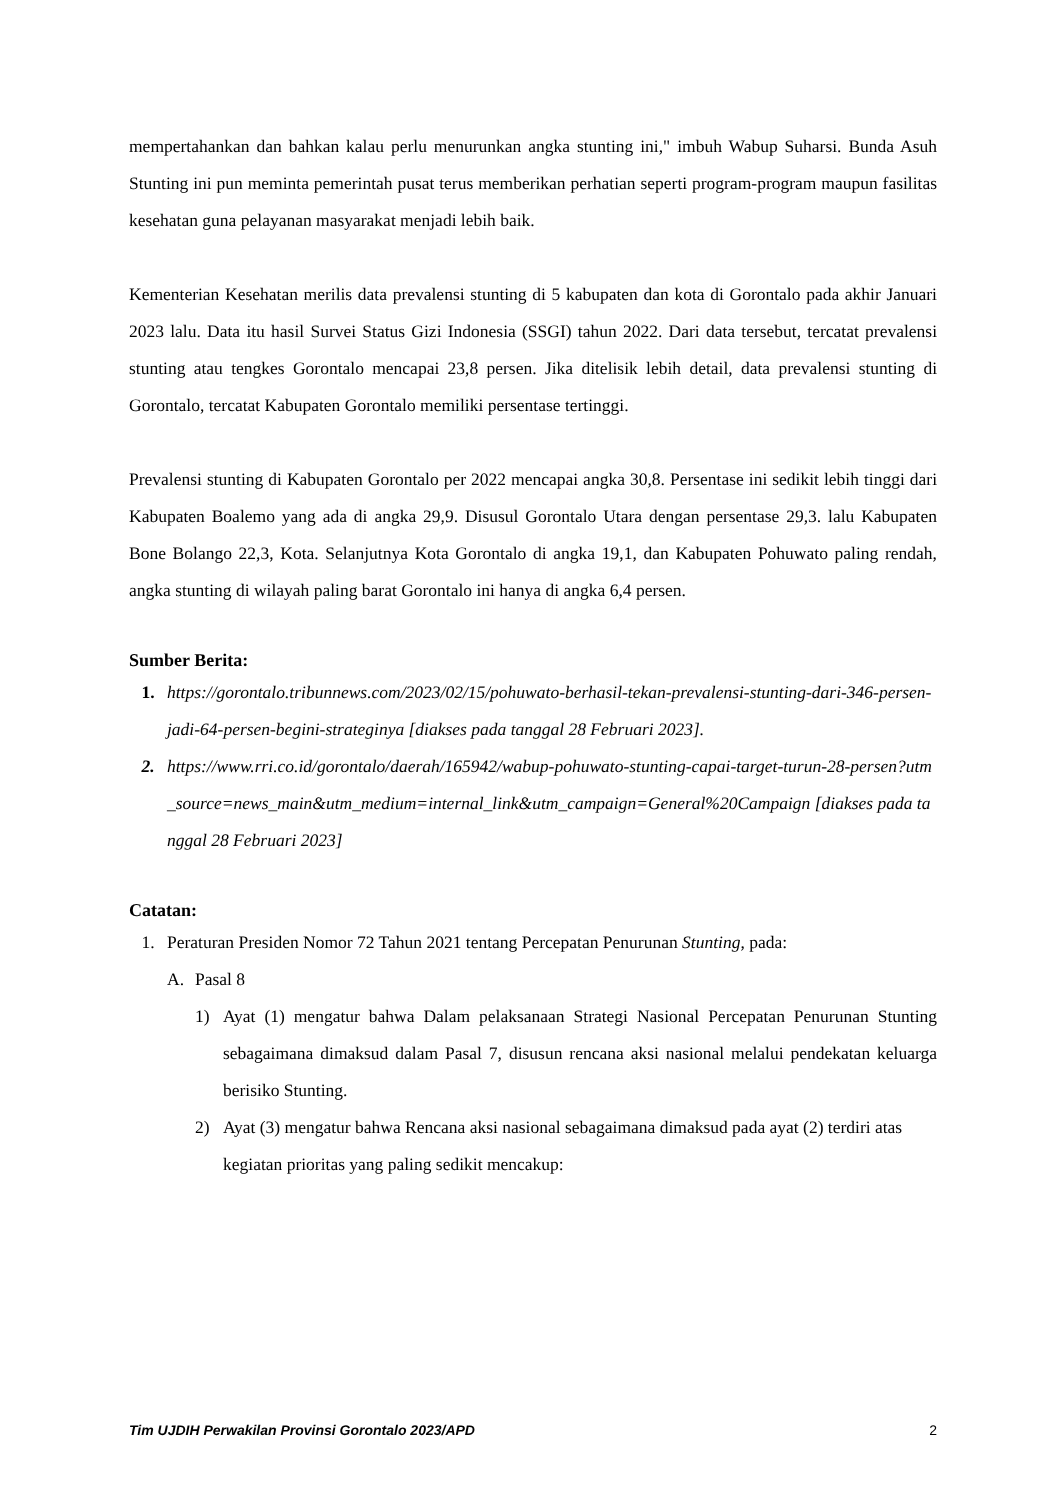mempertahankan dan bahkan kalau perlu menurunkan angka stunting ini," imbuh Wabup Suharsi. Bunda Asuh Stunting ini pun meminta pemerintah pusat terus memberikan perhatian seperti program-program maupun fasilitas kesehatan guna pelayanan masyarakat menjadi lebih baik.
Kementerian Kesehatan merilis data prevalensi stunting di 5 kabupaten dan kota di Gorontalo pada akhir Januari 2023 lalu. Data itu hasil Survei Status Gizi Indonesia (SSGI) tahun 2022. Dari data tersebut, tercatat prevalensi stunting atau tengkes Gorontalo mencapai 23,8 persen. Jika ditelisik lebih detail, data prevalensi stunting di Gorontalo, tercatat Kabupaten Gorontalo memiliki persentase tertinggi.
Prevalensi stunting di Kabupaten Gorontalo per 2022 mencapai angka 30,8. Persentase ini sedikit lebih tinggi dari Kabupaten Boalemo yang ada di angka 29,9. Disusul Gorontalo Utara dengan persentase 29,3. lalu Kabupaten Bone Bolango 22,3, Kota. Selanjutnya Kota Gorontalo di angka 19,1, dan Kabupaten Pohuwato paling rendah, angka stunting di wilayah paling barat Gorontalo ini hanya di angka 6,4 persen.
Sumber Berita:
1. https://gorontalo.tribunnews.com/2023/02/15/pohuwato-berhasil-tekan-prevalensi-stunting-dari-346-persen-jadi-64-persen-begini-strateginya [diakses pada tanggal 28 Februari 2023].
2. https://www.rri.co.id/gorontalo/daerah/165942/wabup-pohuwato-stunting-capai-target-turun-28-persen?utm_source=news_main&utm_medium=internal_link&utm_campaign=General%20Campaign [diakses pada tanggal 28 Februari 2023]
Catatan:
1. Peraturan Presiden Nomor 72 Tahun 2021 tentang Percepatan Penurunan Stunting, pada:
A. Pasal 8
1) Ayat (1) mengatur bahwa Dalam pelaksanaan Strategi Nasional Percepatan Penurunan Stunting sebagaimana dimaksud dalam Pasal 7, disusun rencana aksi nasional melalui pendekatan keluarga berisiko Stunting.
2) Ayat (3) mengatur bahwa Rencana aksi nasional sebagaimana dimaksud pada ayat (2) terdiri atas kegiatan prioritas yang paling sedikit mencakup:
Tim UJDIH Perwakilan Provinsi Gorontalo 2023/APD 2